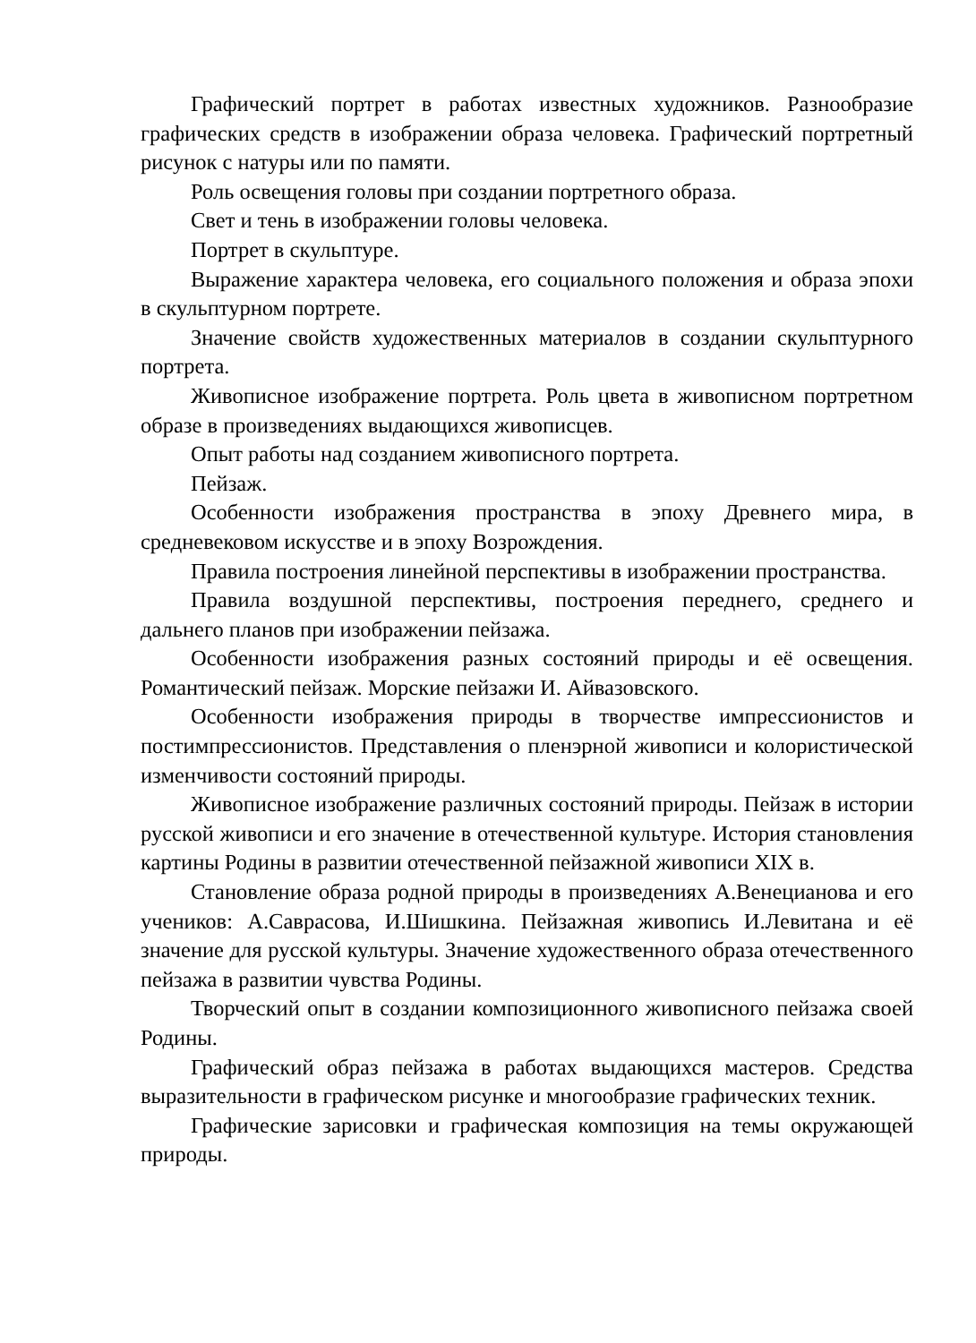Графический портрет в работах известных художников. Разнообразие графических средств в изображении образа человека. Графический портретный рисунок с натуры или по памяти.
Роль освещения головы при создании портретного образа.
Свет и тень в изображении головы человека.
Портрет в скульптуре.
Выражение характера человека, его социального положения и образа эпохи в скульптурном портрете.
Значение свойств художественных материалов в создании скульптурного портрета.
Живописное изображение портрета. Роль цвета в живописном портретном образе в произведениях выдающихся живописцев.
Опыт работы над созданием живописного портрета.
Пейзаж.
Особенности изображения пространства в эпоху Древнего мира, в средневековом искусстве и в эпоху Возрождения.
Правила построения линейной перспективы в изображении пространства.
Правила воздушной перспективы, построения переднего, среднего и дальнего планов при изображении пейзажа.
Особенности изображения разных состояний природы и её освещения. Романтический пейзаж. Морские пейзажи И. Айвазовского.
Особенности изображения природы в творчестве импрессионистов и постимпрессионистов. Представления о пленэрной живописи и колористической изменчивости состояний природы.
Живописное изображение различных состояний природы. Пейзаж в истории русской живописи и его значение в отечественной культуре. История становления картины Родины в развитии отечественной пейзажной живописи XIX в.
Становление образа родной природы в произведениях А.Венецианова и его учеников: А.Саврасова, И.Шишкина. Пейзажная живопись И.Левитана и её значение для русской культуры. Значение художественного образа отечественного пейзажа в развитии чувства Родины.
Творческий опыт в создании композиционного живописного пейзажа своей Родины.
Графический образ пейзажа в работах выдающихся мастеров. Средства выразительности в графическом рисунке и многообразие графических техник.
Графические зарисовки и графическая композиция на темы окружающей природы.